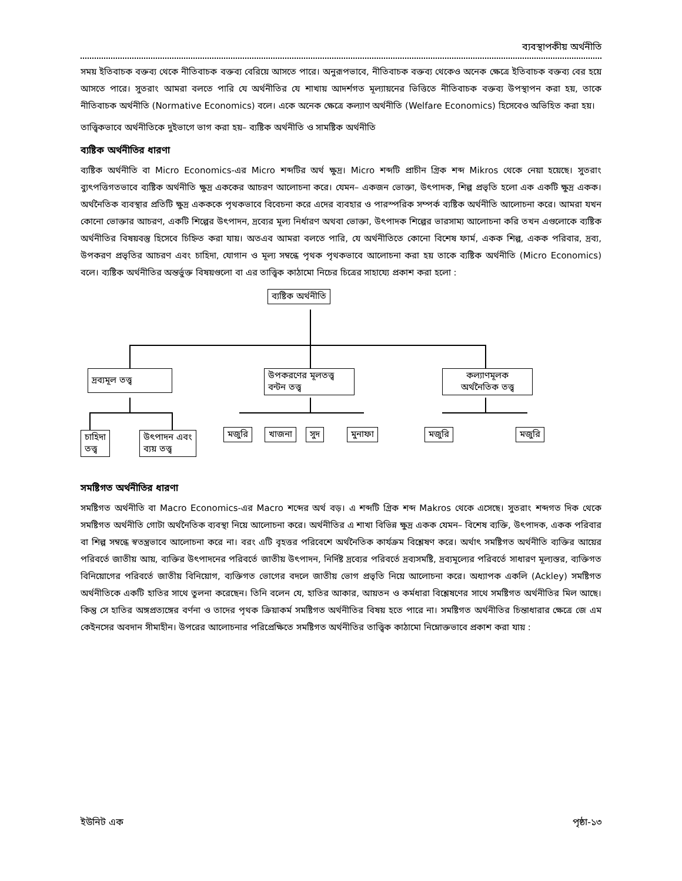ব্যবস্থাপকীয় অর্থনীতি
সময় ইতিবাচক বক্তব্য থেকে নীতিবাচক বক্তব্য বেরিয়ে আসতে পারে। অনুরূপভাবে, নীতিবাচক বক্তব্য থেকেও অনেক ক্ষেত্রে ইতিবাচক বক্তব্য বের হয়ে আসতে পারে। সুতরাং আমরা বলতে পারি যে অর্থনীতির যে শাখায় আদর্শগত মূল্যায়নের ভিত্তিতে নীতিবাচক বক্তব্য উপস্থাপন করা হয়, তাকে নীতিবাচক অর্থনীতি (Normative Economics) বলে। একে অনেক ক্ষেত্রে কল্যাণ অর্থনীতি (Welfare Economics) হিসেবেও অভিহিত করা হয়।
তাত্ত্বিকভাবে অর্থনীতিকে দুইভাগে ভাগ করা হয়– ব্যষ্টিক অর্থনীতি ও সামষ্টিক অর্থনীতি
ব্যষ্টিক অর্থনীতির ধারণা
ব্যষ্টিক অর্থনীতি বা Micro Economics-এর Micro শব্দটির অর্থ ক্ষুদ্র। Micro শব্দটি প্রাচীন গ্রিক শব্দ Mikros থেকে নেয়া হয়েছে। সুতরাং ব্যুৎপত্তিগতভাবে ব্যষ্টিক অর্থনীতি ক্ষুদ্র এককের আচরণ আলোচনা করে। যেমন– একজন ভোক্তা, উৎপাদক, শিল্প প্রভৃতি হলো এক একটি ক্ষুদ্র একক। অর্থনৈতিক ব্যবস্থার প্রতিটি ক্ষুদ্র একককে পৃথকভাবে বিবেচনা করে এদের ব্যবহার ও পারস্পরিক সম্পর্ক ব্যষ্টিক অর্থনীতি আলোচনা করে। আমরা যখন কোনো ভোক্তার আচরণ, একটি শিল্পের উৎপাদন, দ্রব্যের মূল্য নির্ধারণ অথবা ভোক্তা, উৎপাদক শিল্পের ভারসাম্য আলোচনা করি তখন এগুলোকে ব্যষ্টিক অর্থনীতির বিষয়বস্তু হিসেবে চিহ্নিত করা যায়। অতএব আমরা বলতে পারি, যে অর্থনীতিতে কোনো বিশেষ ফার্ম, একক শিল্প, একক পরিবার, দ্রব্য, উপকরণ প্রভৃতির আচরণ এবং চাহিদা, যোগান ও মূল্য সম্বন্ধে পৃথক পৃথকভাবে আলোচনা করা হয় তাকে ব্যষ্টিক অর্থনীতি (Micro Economics) বলে। ব্যষ্টিক অর্থনীতির অন্তর্ভুক্ত বিষয়গুলো বা এর তাত্ত্বিক কাঠামো নিচের চিত্রের সাহায্যে প্রকাশ করা হলো :
ব্যষ্টিক অর্থনীতি
দ্রব্যমূল তত্ত্ব
উপকরণের মূলতত্ত্ব
বন্টন তত্ত্ব
কল্যাণমূলক
অর্থনৈতিক তত্ত্ব
চাহিদা
তত্ত্ব
উৎপাদন এবং
ব্যয় তত্ত্ব
মজুরি খাজনা সুদ মুনাফা মজুরি মজুরি
সমষ্টিগত অর্থনীতির ধারণা
সমষ্টিগত অর্থনীতি বা Macro Economics-এর Macro শব্দের অর্থ বড়। এ শব্দটি গ্রিক শব্দ Makros থেকে এসেছে। সুতরাং শব্দগত দিক থেকে সমষ্টিগত অর্থনীতি গোটা অর্থনৈতিক ব্যবস্থা নিয়ে আলোচনা করে। অর্থনীতির এ শাখা বিভিন্ন ক্ষুদ্র একক যেমন– বিশেষ ব্যক্তি, উৎপাদক, একক পরিবার বা শিল্প সম্বন্ধে স্বতন্ত্রভাবে আলোচনা করে না। বরং এটি বৃহত্তর পরিবেশে অর্থনৈতিক কার্যক্রম বিশ্লেষণ করে। অর্থাৎ সমষ্টিগত অর্থনীতি ব্যক্তির আয়ের পরিবর্তে জাতীয় আয়, ব্যক্তির উৎপাদনের পরিবর্তে জাতীয় উৎপাদন, নির্দিষ্ট দ্রব্যের পরিবর্তে দ্রব্যসমষ্টি, দ্রব্যমূল্যের পরিবর্তে সাধারণ মূল্যস্তর, ব্যক্তিগত বিনিয়োগের পরিবর্তে জাতীয় বিনিয়োগ, ব্যক্তিগত ভোগের বদলে জাতীয় ভোগ প্রভৃতি নিয়ে আলোচনা করে। অধ্যাপক একলি (Ackley) সমষ্টিগত অর্থনীতিকে একটি হাতির সাথে তুলনা করেছেন। তিনি বলেন যে, হাতির আকার, আয়তন ও কর্মধারা বিশ্লেষণের সাথে সমষ্টিগত অর্থনীতির মিল আছে। কিন্তু সে হাতির অঙ্গপ্রত্যঙ্গের বর্ণনা ও তাদের পৃথক ক্রিয়াকর্ম সমষ্টিগত অর্থনীতির বিষয় হতে পারে না। সমষ্টিগত অর্থনীতির চিন্তাধারার ক্ষেত্রে জে এম কেইনসের অবদান সীমাহীন। উপরের আলোচনার পরিপ্রেক্ষিতে সমষ্টিগত অর্থনীতির তাত্ত্বিক কাঠামো নিম্নোক্তভাবে প্রকাশ করা যায় :
ইউনিট এক পৃষ্ঠা-১৩